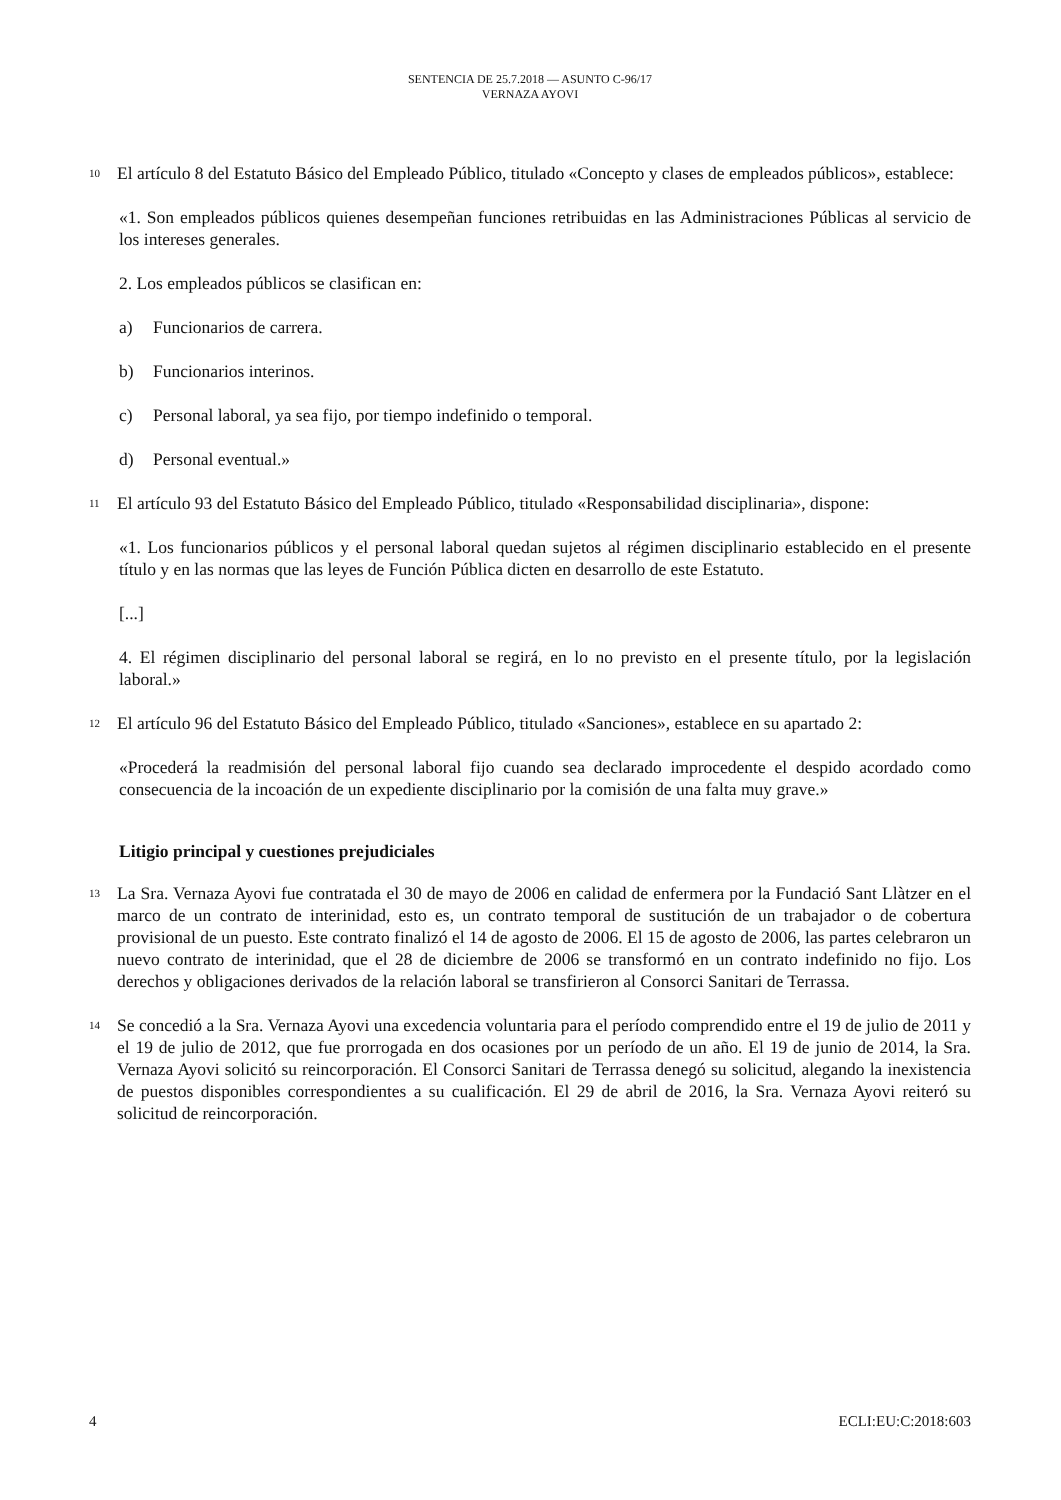SENTENCIA DE 25.7.2018 — ASUNTO C-96/17
VERNAZA AYOVI
10
El artículo 8 del Estatuto Básico del Empleado Público, titulado «Concepto y clases de empleados públicos», establece:
«1. Son empleados públicos quienes desempeñan funciones retribuidas en las Administraciones Públicas al servicio de los intereses generales.
2. Los empleados públicos se clasifican en:
a) Funcionarios de carrera.
b) Funcionarios interinos.
c) Personal laboral, ya sea fijo, por tiempo indefinido o temporal.
d) Personal eventual.»
11
El artículo 93 del Estatuto Básico del Empleado Público, titulado «Responsabilidad disciplinaria», dispone:
«1. Los funcionarios públicos y el personal laboral quedan sujetos al régimen disciplinario establecido en el presente título y en las normas que las leyes de Función Pública dicten en desarrollo de este Estatuto.
[...]
4. El régimen disciplinario del personal laboral se regirá, en lo no previsto en el presente título, por la legislación laboral.»
12
El artículo 96 del Estatuto Básico del Empleado Público, titulado «Sanciones», establece en su apartado 2:
«Procederá la readmisión del personal laboral fijo cuando sea declarado improcedente el despido acordado como consecuencia de la incoación de un expediente disciplinario por la comisión de una falta muy grave.»
Litigio principal y cuestiones prejudiciales
13
La Sra. Vernaza Ayovi fue contratada el 30 de mayo de 2006 en calidad de enfermera por la Fundació Sant Llàtzer en el marco de un contrato de interinidad, esto es, un contrato temporal de sustitución de un trabajador o de cobertura provisional de un puesto. Este contrato finalizó el 14 de agosto de 2006. El 15 de agosto de 2006, las partes celebraron un nuevo contrato de interinidad, que el 28 de diciembre de 2006 se transformó en un contrato indefinido no fijo. Los derechos y obligaciones derivados de la relación laboral se transfirieron al Consorci Sanitari de Terrassa.
14
Se concedió a la Sra. Vernaza Ayovi una excedencia voluntaria para el período comprendido entre el 19 de julio de 2011 y el 19 de julio de 2012, que fue prorrogada en dos ocasiones por un período de un año. El 19 de junio de 2014, la Sra. Vernaza Ayovi solicitó su reincorporación. El Consorci Sanitari de Terrassa denegó su solicitud, alegando la inexistencia de puestos disponibles correspondientes a su cualificación. El 29 de abril de 2016, la Sra. Vernaza Ayovi reiteró su solicitud de reincorporación.
4 ECLI:EU:C:2018:603